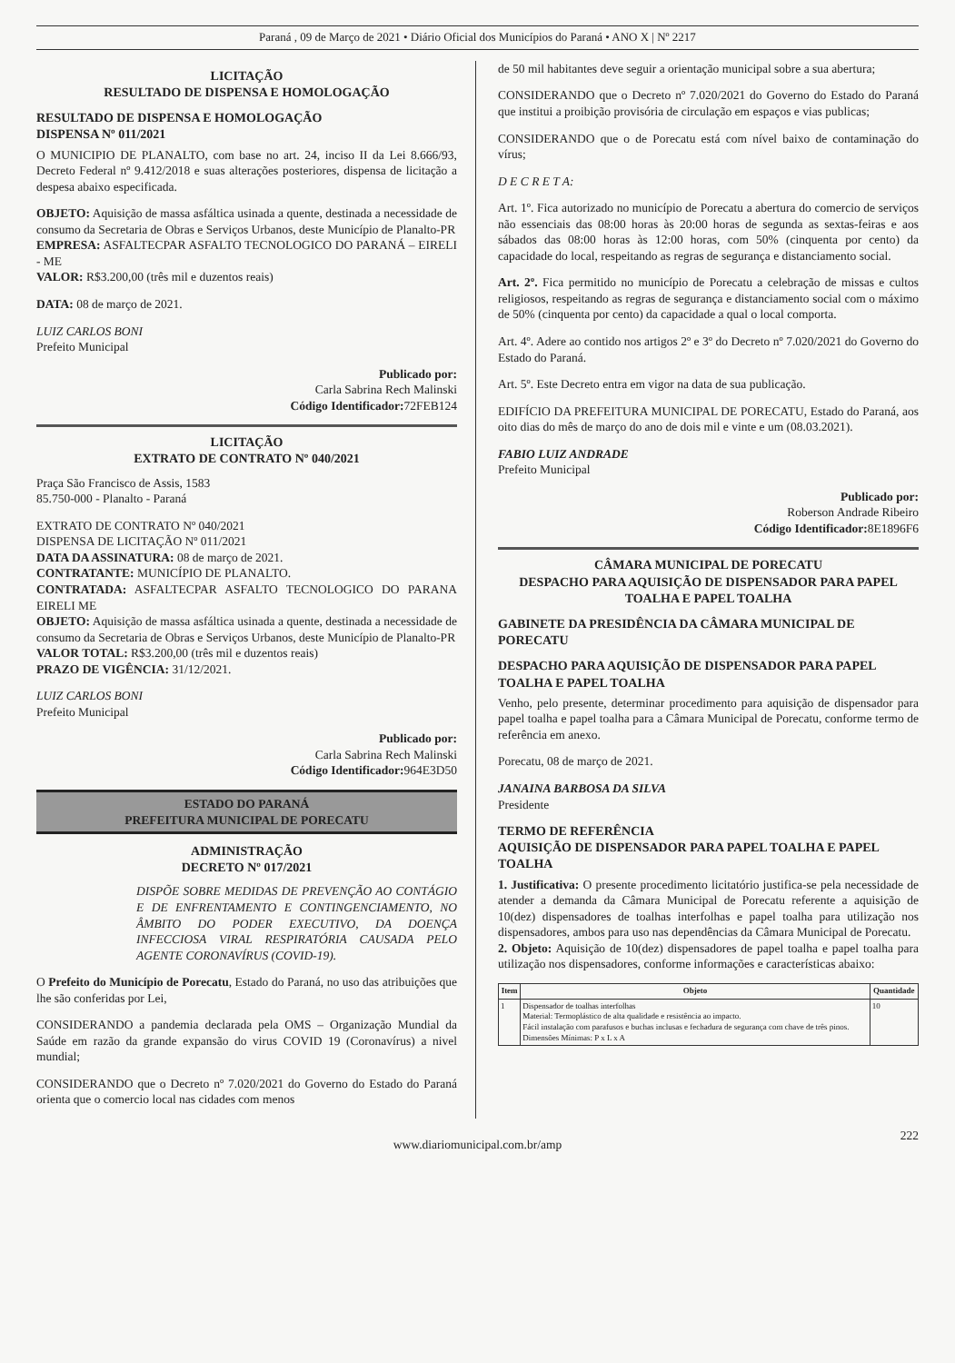Paraná , 09 de Março de 2021 • Diário Oficial dos Municípios do Paraná • ANO X | Nº 2217
LICITAÇÃO
RESULTADO DE DISPENSA E HOMOLOGAÇÃO
RESULTADO DE DISPENSA E HOMOLOGAÇÃO
DISPENSA Nº 011/2021
O MUNICIPIO DE PLANALTO, com base no art. 24, inciso II da Lei 8.666/93, Decreto Federal nº 9.412/2018 e suas alterações posteriores, dispensa de licitação a despesa abaixo especificada.
OBJETO: Aquisição de massa asfáltica usinada a quente, destinada a necessidade de consumo da Secretaria de Obras e Serviços Urbanos, deste Município de Planalto-PR
EMPRESA: ASFALTECPAR ASFALTO TECNOLOGICO DO PARANÁ – EIRELI - ME
VALOR: R$3.200,00 (três mil e duzentos reais)
DATA: 08 de março de 2021.
LUIZ CARLOS BONI
Prefeito Municipal
Publicado por:
Carla Sabrina Rech Malinski
Código Identificador: 72FEB124
LICITAÇÃO
EXTRATO DE CONTRATO Nº 040/2021
Praça São Francisco de Assis, 1583
85.750-000 - Planalto - Paraná
EXTRATO DE CONTRATO Nº 040/2021
DISPENSA DE LICITAÇÃO Nº 011/2021
DATA DA ASSINATURA: 08 de março de 2021.
CONTRATANTE: MUNICÍPIO DE PLANALTO.
CONTRATADA: ASFALTECPAR ASFALTO TECNOLOGICO DO PARANA EIRELI ME
OBJETO: Aquisição de massa asfáltica usinada a quente, destinada a necessidade de consumo da Secretaria de Obras e Serviços Urbanos, deste Município de Planalto-PR
VALOR TOTAL: R$3.200,00 (três mil e duzentos reais)
PRAZO DE VIGÊNCIA: 31/12/2021.
LUIZ CARLOS BONI
Prefeito Municipal
Publicado por:
Carla Sabrina Rech Malinski
Código Identificador: 964E3D50
ESTADO DO PARANÁ
PREFEITURA MUNICIPAL DE PORECATU
ADMINISTRAÇÃO
DECRETO Nº 017/2021
DISPÕE SOBRE MEDIDAS DE PREVENÇÃO AO CONTÁGIO E DE ENFRENTAMENTO E CONTINGENCIAMENTO, NO ÂMBITO DO PODER EXECUTIVO, DA DOENÇA INFECCIOSA VIRAL RESPIRATÓRIA CAUSADA PELO AGENTE CORONAVÍRUS (COVID-19).
O Prefeito do Município de Porecatu, Estado do Paraná, no uso das atribuições que lhe são conferidas por Lei,
CONSIDERANDO a pandemia declarada pela OMS – Organização Mundial da Saúde em razão da grande expansão do virus COVID 19 (Coronavírus) a nivel mundial;
CONSIDERANDO que o Decreto nº 7.020/2021 do Governo do Estado do Paraná orienta que o comercio local nas cidades com menos
de 50 mil habitantes deve seguir a orientação municipal sobre a sua abertura;
CONSIDERANDO que o Decreto nº 7.020/2021 do Governo do Estado do Paraná que institui a proibição provisória de circulação em espaços e vias publicas;
CONSIDERANDO que o de Porecatu está com nível baixo de contaminação do vírus;
D E C R E T A:
Art. 1º. Fica autorizado no município de Porecatu a abertura do comercio de serviços não essenciais das 08:00 horas às 20:00 horas de segunda as sextas-feiras e aos sábados das 08:00 horas às 12:00 horas, com 50% (cinquenta por cento) da capacidade do local, respeitando as regras de segurança e distanciamento social.
Art. 2º. Fica permitido no município de Porecatu a celebração de missas e cultos religiosos, respeitando as regras de segurança e distanciamento social com o máximo de 50% (cinquenta por cento) da capacidade a qual o local comporta.
Art. 4º. Adere ao contido nos artigos 2º e 3º do Decreto nº 7.020/2021 do Governo do Estado do Paraná.
Art. 5º. Este Decreto entra em vigor na data de sua publicação.
EDIFÍCIO DA PREFEITURA MUNICIPAL DE PORECATU, Estado do Paraná, aos oito dias do mês de março do ano de dois mil e vinte e um (08.03.2021).
FABIO LUIZ ANDRADE
Prefeito Municipal
Publicado por:
Roberson Andrade Ribeiro
Código Identificador: 8E1896F6
CÂMARA MUNICIPAL DE PORECATU
DESPACHO PARA AQUISIÇÃO DE DISPENSADOR PARA PAPEL TOALHA E PAPEL TOALHA
GABINETE DA PRESIDÊNCIA DA CÂMARA MUNICIPAL DE PORECATU
DESPACHO PARA AQUISIÇÃO DE DISPENSADOR PARA PAPEL TOALHA E PAPEL TOALHA
Venho, pelo presente, determinar procedimento para aquisição de dispensador para papel toalha e papel toalha para a Câmara Municipal de Porecatu, conforme termo de referência em anexo.
Porecatu, 08 de março de 2021.
JANAINA BARBOSA DA SILVA
Presidente
TERMO DE REFERÊNCIA
AQUISIÇÃO DE DISPENSADOR PARA PAPEL TOALHA E PAPEL TOALHA
1. Justificativa: O presente procedimento licitatório justifica-se pela necessidade de atender a demanda da Câmara Municipal de Porecatu referente a aquisição de 10(dez) dispensadores de toalhas interfolhas e papel toalha para utilização nos dispensadores, ambos para uso nas dependências da Câmara Municipal de Porecatu.
2. Objeto: Aquisição de 10(dez) dispensadores de papel toalha e papel toalha para utilização nos dispensadores, conforme informações e características abaixo:
| Item | Objeto | Quantidade |
| --- | --- | --- |
| 1 | Dispensador de toalhas interfolhas Material: Termoplástico de alta qualidade e resistência ao impacto. Fácil instalação com parafusos e buchas inclusas e fechadura de segurança com chave de três pinos. Dimensões Mínimas: P x L x A | 10 |
www.diariomunicipal.com.br/amp
222